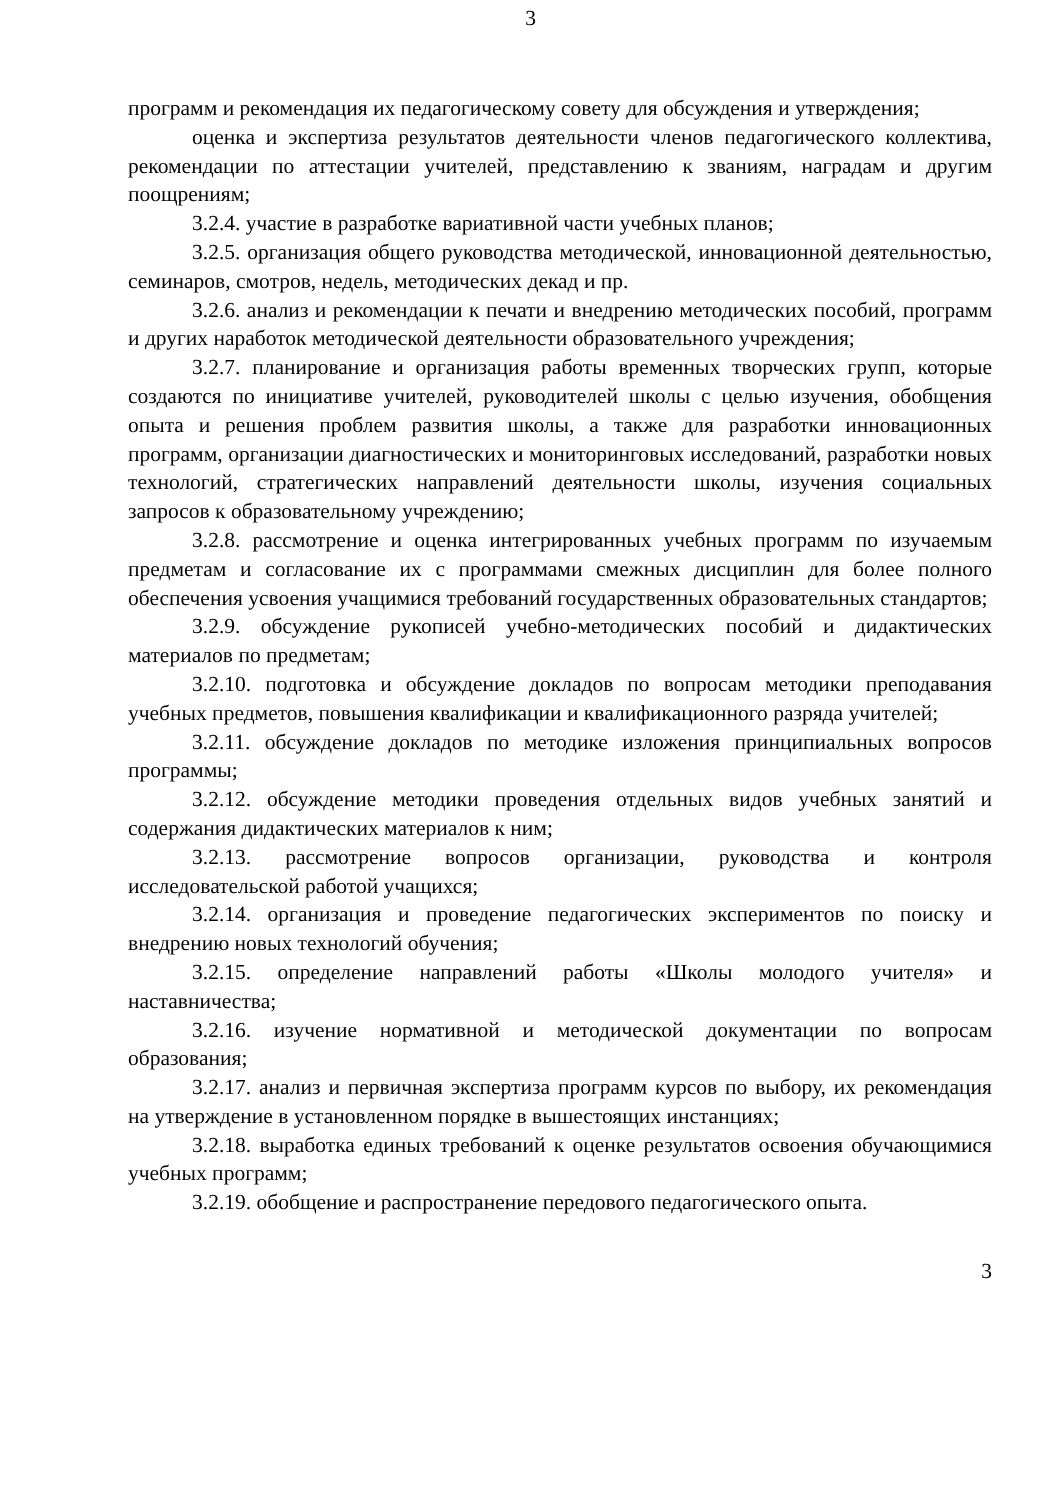3
программ и рекомендация их педагогическому совету для обсуждения и утверждения;
оценка и экспертиза результатов деятельности членов педагогического коллектива, рекомендации по аттестации учителей, представлению к званиям, наградам и другим поощрениям;
3.2.4. участие в разработке вариативной части учебных планов;
3.2.5. организация общего руководства методической, инновационной деятельностью, семинаров, смотров, недель, методических декад и пр.
3.2.6. анализ и рекомендации к печати и внедрению методических пособий, программ и других наработок методической деятельности образовательного учреждения;
3.2.7. планирование и организация работы временных творческих групп, которые создаются по инициативе учителей, руководителей школы с целью изучения, обобщения опыта и решения проблем развития школы, а также для разработки инновационных программ, организации диагностических и мониторинговых исследований, разработки новых технологий, стратегических направлений деятельности школы, изучения социальных запросов к образовательному учреждению;
3.2.8. рассмотрение и оценка интегрированных учебных программ по изучаемым предметам и согласование их с программами смежных дисциплин для более полного обеспечения усвоения учащимися требований государственных образовательных стандартов;
3.2.9. обсуждение рукописей учебно-методических пособий и дидактических материалов по предметам;
3.2.10. подготовка и обсуждение докладов по вопросам методики преподавания учебных предметов, повышения квалификации и квалификационного разряда учителей;
3.2.11. обсуждение докладов по методике изложения принципиальных вопросов программы;
3.2.12. обсуждение методики проведения отдельных видов учебных занятий и содержания дидактических материалов к ним;
3.2.13. рассмотрение вопросов организации, руководства и контроля исследовательской работой учащихся;
3.2.14. организация и проведение педагогических экспериментов по поиску и внедрению новых технологий обучения;
3.2.15. определение направлений работы «Школы молодого учителя» и наставничества;
3.2.16. изучение нормативной и методической документации по вопросам образования;
3.2.17. анализ и первичная экспертиза программ курсов по выбору, их рекомендация на утверждение в установленном порядке в вышестоящих инстанциях;
3.2.18. выработка единых требований к оценке результатов освоения обучающимися учебных программ;
3.2.19. обобщение и распространение передового педагогического опыта.
3